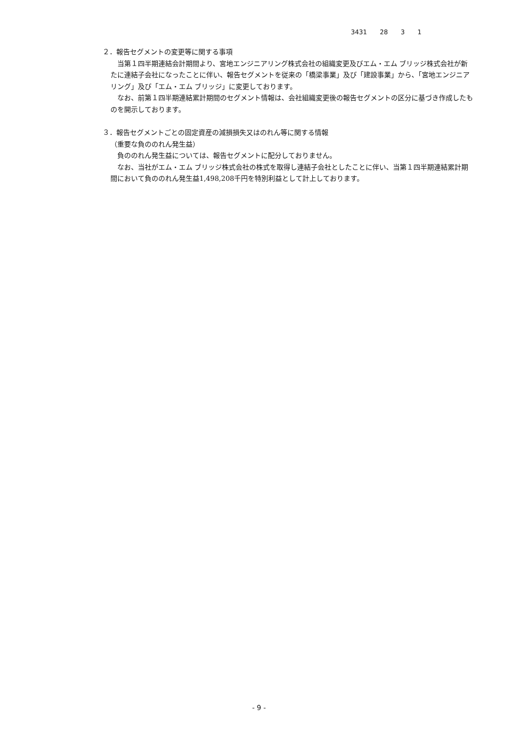3431 28 3 1
２．報告セグメントの変更等に関する事項
　当第１四半期連結会計期間より、宮地エンジニアリング株式会社の組織変更及びエム・エム ブリッジ株式会社が新たに連結子会社になったことに伴い、報告セグメントを従来の「橋梁事業」及び「建設事業」から、「宮地エンジニアリング」及び「エム・エム ブリッジ」に変更しております。
　なお、前第１四半期連結累計期間のセグメント情報は、会社組織変更後の報告セグメントの区分に基づき作成したものを開示しております。
３．報告セグメントごとの固定資産の減損損失又はのれん等に関する情報
（重要な負ののれん発生益）
　負ののれん発生益については、報告セグメントに配分しておりません。
　なお、当社がエム・エム ブリッジ株式会社の株式を取得し連結子会社としたことに伴い、当第１四半期連結累計期間において負ののれん発生益1,498,208千円を特別利益として計上しております。
- 9 -